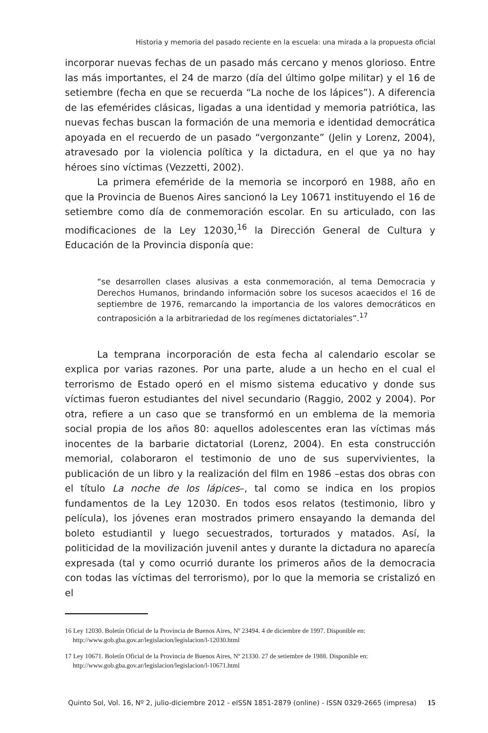Historia y memoria del pasado reciente en la escuela: una mirada a la propuesta oficial
incorporar nuevas fechas de un pasado más cercano y menos glorioso. Entre las más importantes, el 24 de marzo (día del último golpe militar) y el 16 de setiembre (fecha en que se recuerda “La noche de los lápices”). A diferencia de las efemérides clásicas, ligadas a una identidad y memoria patriótica, las nuevas fechas buscan la formación de una memoria e identidad democrática apoyada en el recuerdo de un pasado “vergonzante” (Jelin y Lorenz, 2004), atravesado por la violencia política y la dictadura, en el que ya no hay héroes sino víctimas (Vezzetti, 2002).
La primera efeméride de la memoria se incorporó en 1988, año en que la Provincia de Buenos Aires sancionó la Ley 10671 instituyendo el 16 de setiembre como día de conmemoración escolar. En su articulado, con las modificaciones de la Ley 12030,<sup>16</sup> la Dirección General de Cultura y Educación de la Provincia disponía que:
“se desarrollen clases alusivas a esta conmemoración, al tema Democracia y Derechos Humanos, brindando información sobre los sucesos acaecidos el 16 de septiembre de 1976, remarcando la importancia de los valores democráticos en contraposición a la arbitrariedad de los regímenes dictatoriales”.<sup>17</sup>
La temprana incorporación de esta fecha al calendario escolar se explica por varias razones. Por una parte, alude a un hecho en el cual el terrorismo de Estado operó en el mismo sistema educativo y donde sus víctimas fueron estudiantes del nivel secundario (Raggio, 2002 y 2004). Por otra, refiere a un caso que se transformó en un emblema de la memoria social propia de los años 80: aquellos adolescentes eran las víctimas más inocentes de la barbarie dictatorial (Lorenz, 2004). En esta construcción memorial, colaboraron el testimonio de uno de sus supervivientes, la publicación de un libro y la realización del film en 1986 –estas dos obras con el título La noche de los lápices–, tal como se indica en los propios fundamentos de la Ley 12030. En todos esos relatos (testimonio, libro y película), los jóvenes eran mostrados primero ensayando la demanda del boleto estudiantil y luego secuestrados, torturados y matados. Así, la politicidad de la movilización juvenil antes y durante la dictadura no aparecía expresada (tal y como ocurrió durante los primeros años de la democracia con todas las víctimas del terrorismo), por lo que la memoria se cristalizó en el
16 Ley 12030. Boletín Oficial de la Provincia de Buenos Aires, Nº 23494. 4 de diciembre de 1997. Disponible en: http://www.gob.gba.gov.ar/legislacion/legislacion/l-12030.html
17 Ley 10671. Boletín Oficial de la Provincia de Buenos Aires, Nº 21330. 27 de setiembre de 1988. Disponible en: http://www.gob.gba.gov.ar/legislacion/legislacion/l-10671.html
Quinto Sol, Vol. 16, Nº 2, julio-diciembre 2012 - eISSN 1851-2879 (online) - ISSN 0329-2665 (impresa) 15